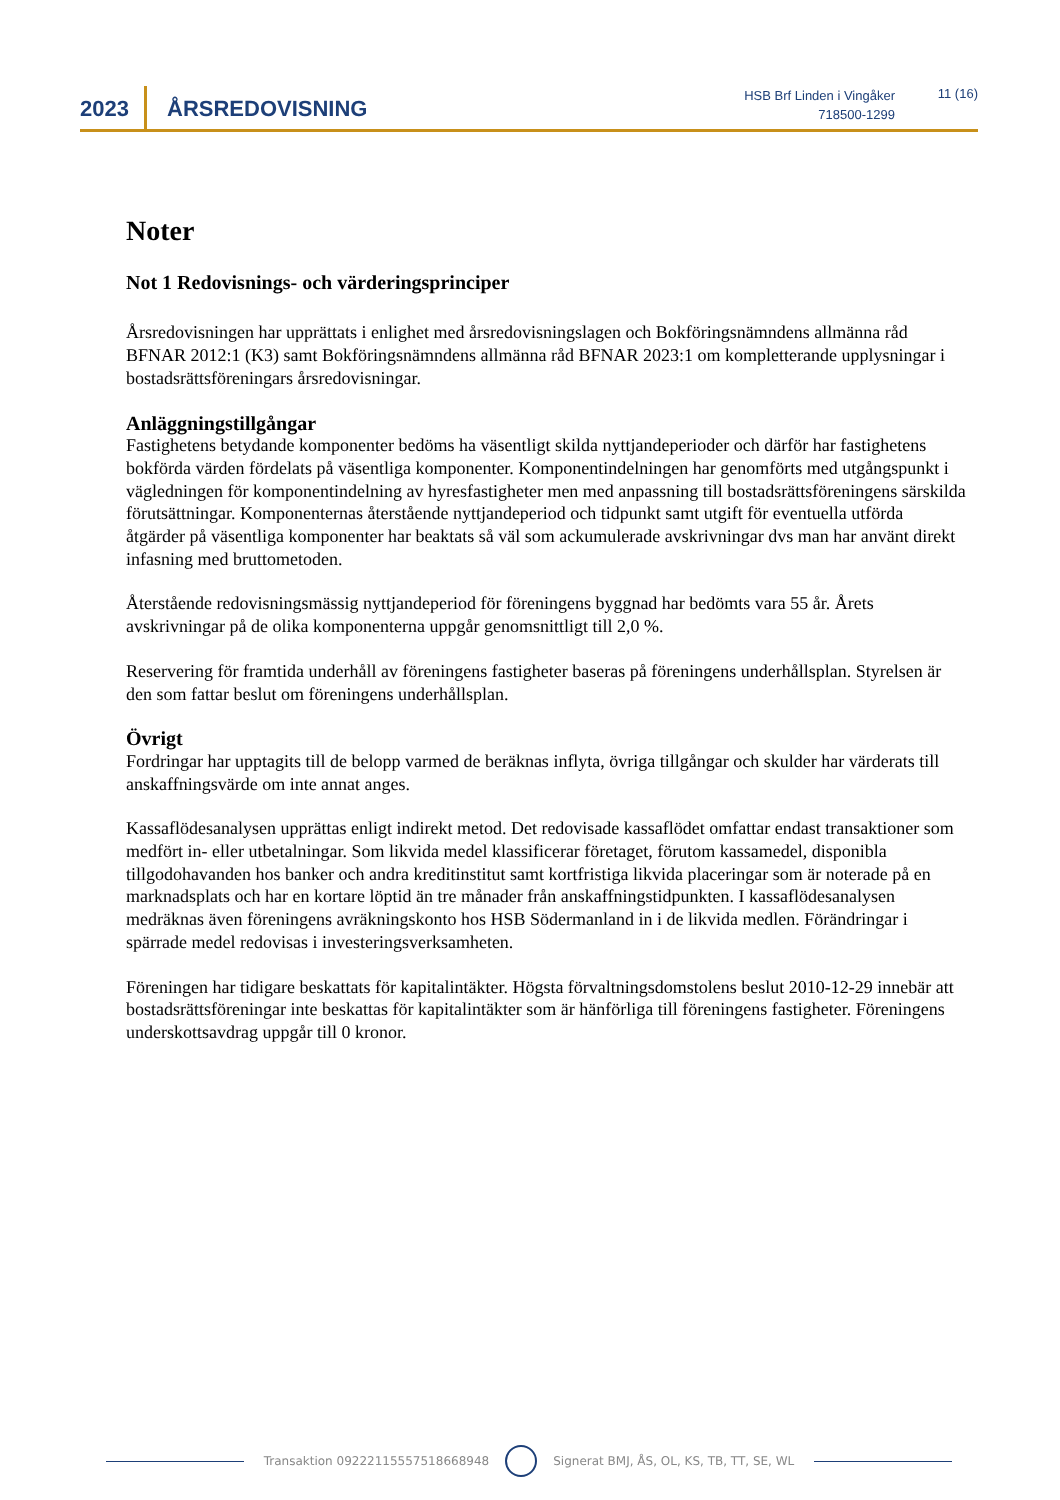2023 ÅRSREDOVISNING
HSB Brf Linden i Vingåker
718500-1299
11 (16)
Noter
Not 1 Redovisnings- och värderingsprinciper
Årsredovisningen har upprättats i enlighet med årsredovisningslagen och Bokföringsnämndens allmänna råd BFNAR 2012:1 (K3) samt Bokföringsnämndens allmänna råd BFNAR 2023:1 om kompletterande upplysningar i bostadsrättsföreningars årsredovisningar.
Anläggningstillgångar
Fastighetens betydande komponenter bedöms ha väsentligt skilda nyttjandeperioder och därför har fastighetens bokförda värden fördelats på väsentliga komponenter. Komponentindelningen har genomförts med utgångspunkt i vägledningen för komponentindelning av hyresfastigheter men med anpassning till bostadsrättsföreningens särskilda förutsättningar. Komponenternas återstående nyttjandeperiod och tidpunkt samt utgift för eventuella utförda åtgärder på väsentliga komponenter har beaktats så väl som ackumulerade avskrivningar dvs man har använt direkt infasning med bruttometoden.
Återstående redovisningsmässig nyttjandeperiod för föreningens byggnad har bedömts vara 55 år. Årets avskrivningar på de olika komponenterna uppgår genomsnittligt till 2,0 %.
Reservering för framtida underhåll av föreningens fastigheter baseras på föreningens underhållsplan. Styrelsen är den som fattar beslut om föreningens underhållsplan.
Övrigt
Fordringar har upptagits till de belopp varmed de beräknas inflyta, övriga tillgångar och skulder har värderats till anskaffningsvärde om inte annat anges.
Kassaflödesanalysen upprättas enligt indirekt metod. Det redovisade kassaflödet omfattar endast transaktioner som medfört in- eller utbetalningar. Som likvida medel klassificerar företaget, förutom kassamedel, disponibla tillgodohavanden hos banker och andra kreditinstitut samt kortfristiga likvida placeringar som är noterade på en marknadsplats och har en kortare löptid än tre månader från anskaffningstidpunkten. I kassaflödesanalysen medräknas även föreningens avräkningskonto hos HSB Södermanland in i de likvida medlen. Förändringar i spärrade medel redovisas i investeringsverksamheten.
Föreningen har tidigare beskattats för kapitalintäkter. Högsta förvaltningsdomstolens beslut 2010-12-29 innebär att bostadsrättsföreningar inte beskattas för kapitalintäkter som är hänförliga till föreningens fastigheter. Föreningens underskottsavdrag uppgår till 0 kronor.
Transaktion 09222115557518668948 Signerat BMJ, ÅS, OL, KS, TB, TT, SE, WL